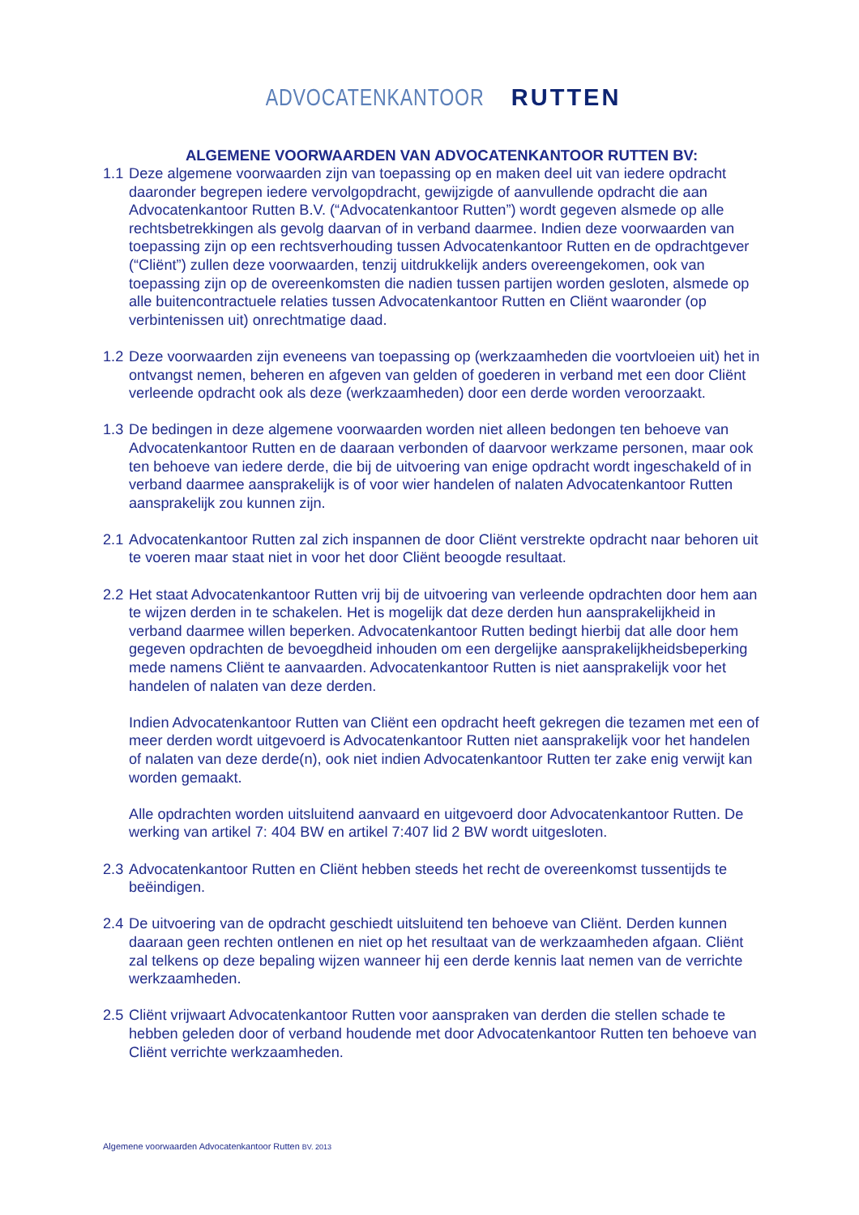ADVOCATENKANTOOR RUTTEN
ALGEMENE VOORWAARDEN VAN ADVOCATENKANTOOR RUTTEN BV:
1.1
Deze algemene voorwaarden zijn van toepassing op en maken deel uit van iedere opdracht daaronder begrepen iedere vervolgopdracht, gewijzigde of aanvullende opdracht die aan Advocatenkantoor Rutten B.V. (“Advocatenkantoor Rutten”) wordt gegeven alsmede op alle rechtsbetrekkingen als gevolg daarvan of in verband daarmee. Indien deze voorwaarden van toepassing zijn op een rechtsverhouding tussen Advocatenkantoor Rutten en de opdrachtgever (“Cliënt”) zullen deze voorwaarden, tenzij uitdrukkelijk anders overeengekomen, ook van toepassing zijn op de overeenkomsten die nadien tussen partijen worden gesloten, alsmede op alle buitencontractuele relaties tussen Advocatenkantoor Rutten en Cliënt waaronder (op verbintenissen uit) onrechtmatige daad.
1.2
Deze voorwaarden zijn eveneens van toepassing op (werkzaamheden die voortvloeien uit) het in ontvangst nemen, beheren en afgeven van gelden of goederen in verband met een door Cliënt verleende opdracht ook als deze (werkzaamheden) door een derde worden veroorzaakt.
1.3
De bedingen in deze algemene voorwaarden worden niet alleen bedongen ten behoeve van Advocatenkantoor Rutten en de daaraan verbonden of daarvoor werkzame personen, maar ook ten behoeve van iedere derde, die bij de uitvoering van enige opdracht wordt ingeschakeld of in verband daarmee aansprakelijk is of voor wier handelen of nalaten Advocatenkantoor Rutten aansprakelijk zou kunnen zijn.
2.1
Advocatenkantoor Rutten zal zich inspannen de door Cliënt verstrekte opdracht naar behoren uit te voeren maar staat niet in voor het door Cliënt beoogde resultaat.
2.2
Het staat Advocatenkantoor Rutten vrij bij de uitvoering van verleende opdrachten door hem aan te wijzen derden in te schakelen. Het is mogelijk dat deze derden hun aansprakelijkheid in verband daarmee willen beperken. Advocatenkantoor Rutten bedingt hierbij dat alle door hem gegeven opdrachten de bevoegdheid inhouden om een dergelijke aansprakelijkheidsbeperking mede namens Cliënt te aanvaarden. Advocatenkantoor Rutten is niet aansprakelijk voor het handelen of nalaten van deze derden.
Indien Advocatenkantoor Rutten van Cliënt een opdracht heeft gekregen die tezamen met een of meer derden wordt uitgevoerd is Advocatenkantoor Rutten niet aansprakelijk voor het handelen of nalaten van deze derde(n), ook niet indien Advocatenkantoor Rutten ter zake enig verwijt kan worden gemaakt.
Alle opdrachten worden uitsluitend aanvaard en uitgevoerd door Advocatenkantoor Rutten. De werking van artikel 7: 404 BW en artikel 7:407 lid 2 BW wordt uitgesloten.
2.3
Advocatenkantoor Rutten en Cliënt hebben steeds het recht de overeenkomst tussentijds te beëindigen.
2.4
De uitvoering van de opdracht geschiedt uitsluitend ten behoeve van Cliënt. Derden kunnen daaraan geen rechten ontlenen en niet op het resultaat van de werkzaamheden afgaan. Cliënt zal telkens op deze bepaling wijzen wanneer hij een derde kennis laat nemen van de verrichte werkzaamheden.
2.5
Cliënt vrijwaart Advocatenkantoor Rutten voor aanspraken van derden die stellen schade te hebben geleden door of verband houdende met door Advocatenkantoor Rutten ten behoeve van Cliënt verrichte werkzaamheden.
Algemene voorwaarden Advocatenkantoor Rutten BV. 2013